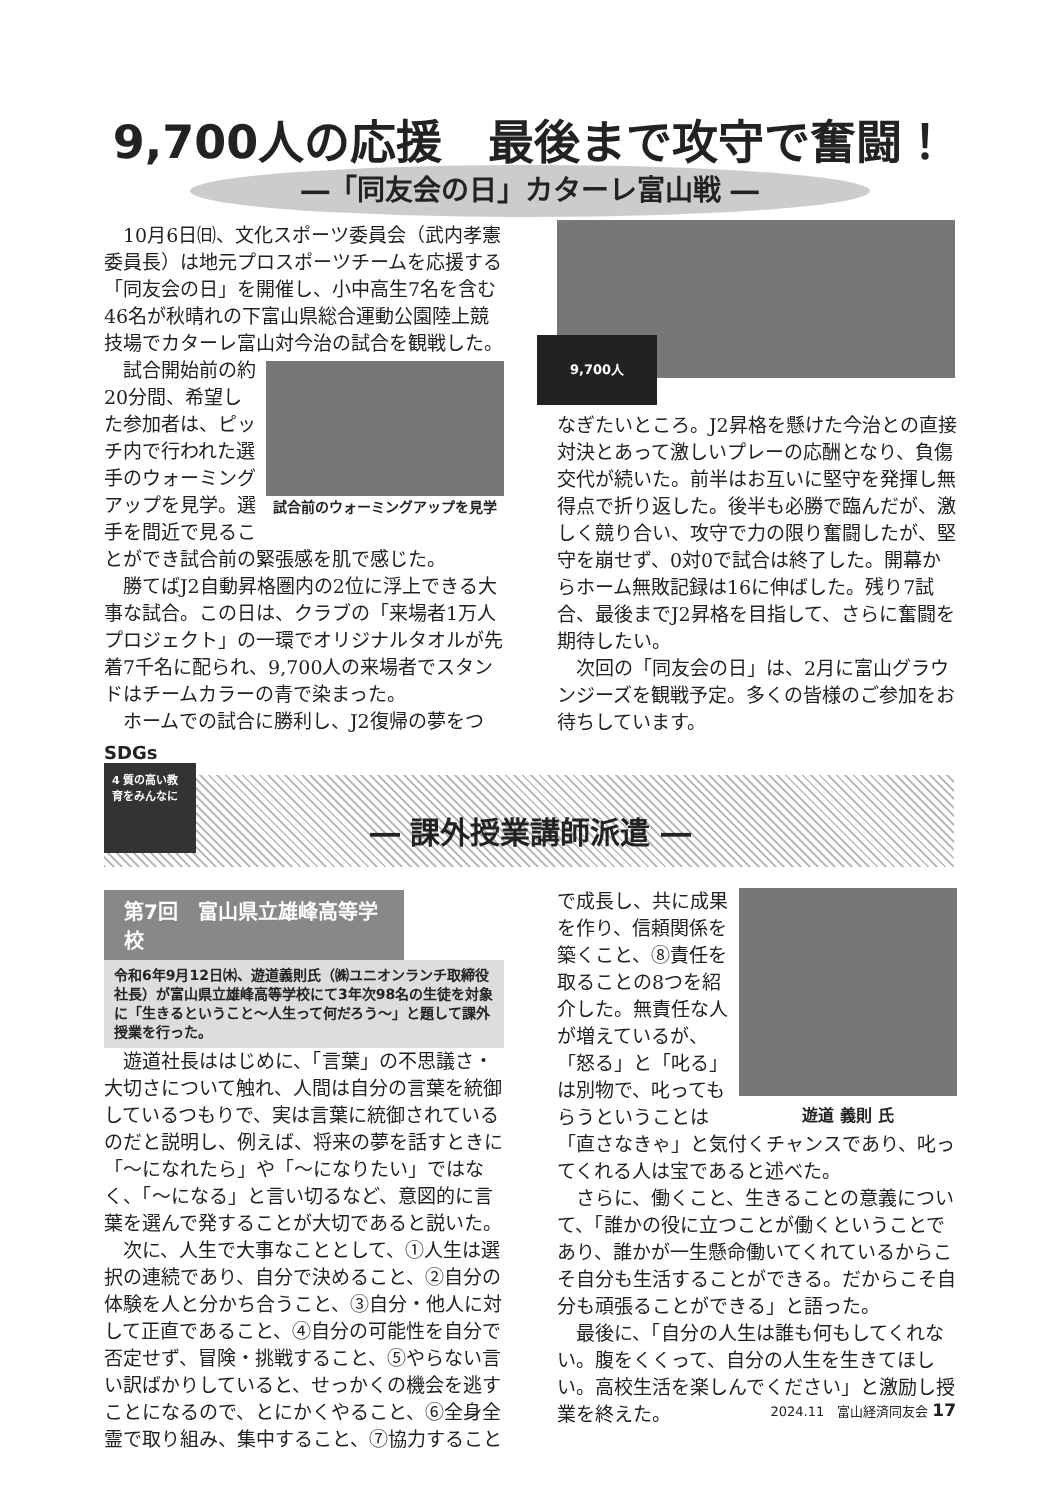9,700人の応援　最後まで攻守で奮闘！
―「同友会の日」カターレ富山戦 ―
10月6日㈰、文化スポーツ委員会（武内孝憲委員長）は地元プロスポーツチームを応援する「同友会の日」を開催し、小中高生7名を含む46名が秋晴れの下富山県総合運動公園陸上競技場でカターレ富山対今治の試合を観戦した。
試合前のウォーミングアップを見学
試合開始前の約20分間、希望した参加者は、ピッチ内で行われた選手のウォーミングアップを見学。選手を間近で見ることができ試合前の緊張感を肌で感じた。
勝てばJ2自動昇格圏内の2位に浮上できる大事な試合。この日は、クラブの「来場者1万人プロジェクト」の一環でオリジナルタオルが先着7千名に配られ、9,700人の来場者でスタンドはチームカラーの青で染まった。
ホームでの試合に勝利し、J2復帰の夢をつ
9,700人
なぎたいところ。J2昇格を懸けた今治との直接対決とあって激しいプレーの応酬となり、負傷交代が続いた。前半はお互いに堅守を発揮し無得点で折り返した。後半も必勝で臨んだが、激しく競り合い、攻守で力の限り奮闘したが、堅守を崩せず、0対0で試合は終了した。開幕からホーム無敗記録は16に伸ばした。残り7試合、最後までJ2昇格を目指して、さらに奮闘を期待したい。
次回の「同友会の日」は、2月に富山グラウンジーズを観戦予定。多くの皆様のご参加をお待ちしています。
SDGs
4 質の高い教育をみんなに
― 課外授業講師派遣 ―
第7回　富山県立雄峰高等学校
令和6年9月12日㈭、遊道義則氏（㈱ユニオンランチ取締役社長）が富山県立雄峰高等学校にて3年次98名の生徒を対象に「生きるということ〜人生って何だろう〜」と題して課外授業を行った。
遊道社長ははじめに、「言葉」の不思議さ・大切さについて触れ、人間は自分の言葉を統御しているつもりで、実は言葉に統御されているのだと説明し、例えば、将来の夢を話すときに「〜になれたら」や「〜になりたい」ではなく、「〜になる」と言い切るなど、意図的に言葉を選んで発することが大切であると説いた。
次に、人生で大事なこととして、①人生は選択の連続であり、自分で決めること、②自分の体験を人と分かち合うこと、③自分・他人に対して正直であること、④自分の可能性を自分で否定せず、冒険・挑戦すること、⑤やらない言い訳ばかりしていると、せっかくの機会を逃すことになるので、とにかくやること、⑥全身全霊で取り組み、集中すること、⑦協力すること
遊道 義則 氏
で成長し、共に成果を作り、信頼関係を築くこと、⑧責任を取ることの8つを紹介した。無責任な人が増えているが、「怒る」と「叱る」は別物で、叱ってもらうということは「直さなきゃ」と気付くチャンスであり、叱ってくれる人は宝であると述べた。
さらに、働くこと、生きることの意義について、「誰かの役に立つことが働くということであり、誰かが一生懸命働いてくれているからこそ自分も生活することができる。だからこそ自分も頑張ることができる」と語った。
最後に、「自分の人生は誰も何もしてくれない。腹をくくって、自分の人生を生きてほしい。高校生活を楽しんでください」と激励し授業を終えた。
2024.11　富山経済同友会 17